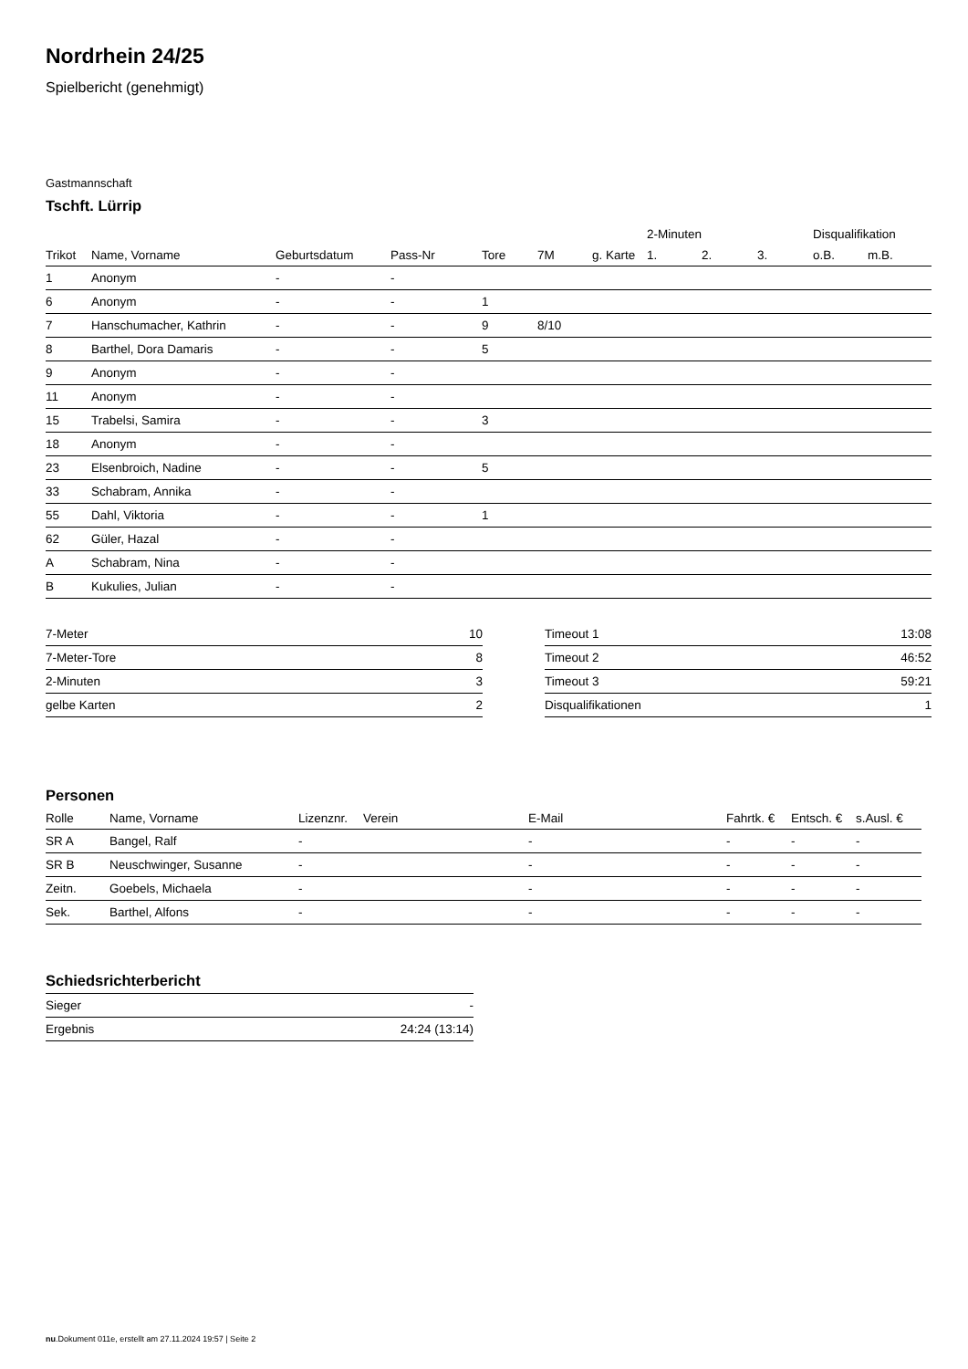Nordrhein 24/25
Spielbericht (genehmigt)
Gastmannschaft
Tschft. Lürrip
| | | | | | | | 2-Minuten | | | Disqualifikation | |
| --- | --- | --- | --- | --- | --- | --- | --- | --- | --- | --- | --- |
| Trikot | Name, Vorname | Geburtsdatum | Pass-Nr | Tore | 7M | g. Karte | 1. | 2. | 3. | o.B. | m.B. |
| 1 | Anonym | - | - | | | | | | | | |
| 6 | Anonym | - | - | 1 | | | | | | | |
| 7 | Hanschumacher, Kathrin | - | - | 9 | 8/10 | | | | | | |
| 8 | Barthel, Dora Damaris | - | - | 5 | | | | | | | |
| 9 | Anonym | - | - | | | | | | | | |
| 11 | Anonym | - | - | | | | | | | | |
| 15 | Trabelsi, Samira | - | - | 3 | | | | | | | |
| 18 | Anonym | - | - | | | | | | | | |
| 23 | Elsenbroich, Nadine | - | - | 5 | | | | | | | |
| 33 | Schabram, Annika | - | - | | | | | | | | |
| 55 | Dahl, Viktoria | - | - | 1 | | | | | | | |
| 62 | Güler, Hazal | - | - | | | | | | | | |
| A | Schabram, Nina | - | - | | | | | | | | |
| B | Kukulies, Julian | - | - | | | | | | | | |
| 7-Meter | 10 |
| 7-Meter-Tore | 8 |
| 2-Minuten | 3 |
| gelbe Karten | 2 |
| Timeout 1 | 13:08 |
| Timeout 2 | 46:52 |
| Timeout 3 | 59:21 |
| Disqualifikationen | 1 |
Personen
| Rolle | Name, Vorname | Lizenznr. | Verein | E-Mail | Fahrtk. € | Entsch. € | s.Ausl. € |
| --- | --- | --- | --- | --- | --- | --- | --- |
| SR A | Bangel, Ralf | - | | - | - | - | - |
| SR B | Neuschwinger, Susanne | - | | - | - | - | - |
| Zeitn. | Goebels, Michaela | - | | - | - | - | - |
| Sek. | Barthel, Alfons | - | | - | - | - | - |
Schiedsrichterbericht
| Sieger | - |
| Ergebnis | 24:24 (13:14) |
nu.Dokument 011e, erstellt am 27.11.2024 19:57 | Seite 2